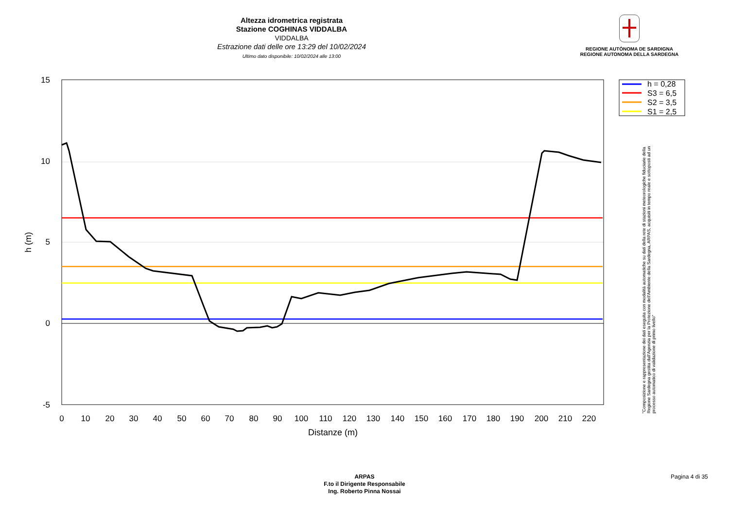Altezza idrometrica registrata
Stazione COGHINAS VIDDALBA
VIDDALBA
Estrazione dati delle ore 13:29 del 10/02/2024
Ultimo dato disponibile: 10/02/2024 alle 13:00
REGIONE AUTÒNOMA DE SARDIGNA
REGIONE AUTONOMA DELLA SARDEGNA
h = 0,28
S3 = 6,5
S2 = 3,5
S1 = 2,5
15
10
5
0
-5
0
10
20
30
40
50
60
70
80
90
100
110
120
130
140
150
160
170
180
190
200
210
220
Distanze (m)
h (m)
"Composizione e rappresentazione dei dati eseguita con modalità automatiche su dati della rete di stazioni meteorologiche fiduciarie della Regione Sardegna gestita dall'Agenzia per la Protezione dell'Ambiente della Sardegna, ARPAS, acquisiti in tempo reale e sottoposti ad un processo automatico di validazione di primo livello"
ARPAS
F.to il Dirigente Responsabile
Ing. Roberto Pinna Nossai
Pagina 4 di 35